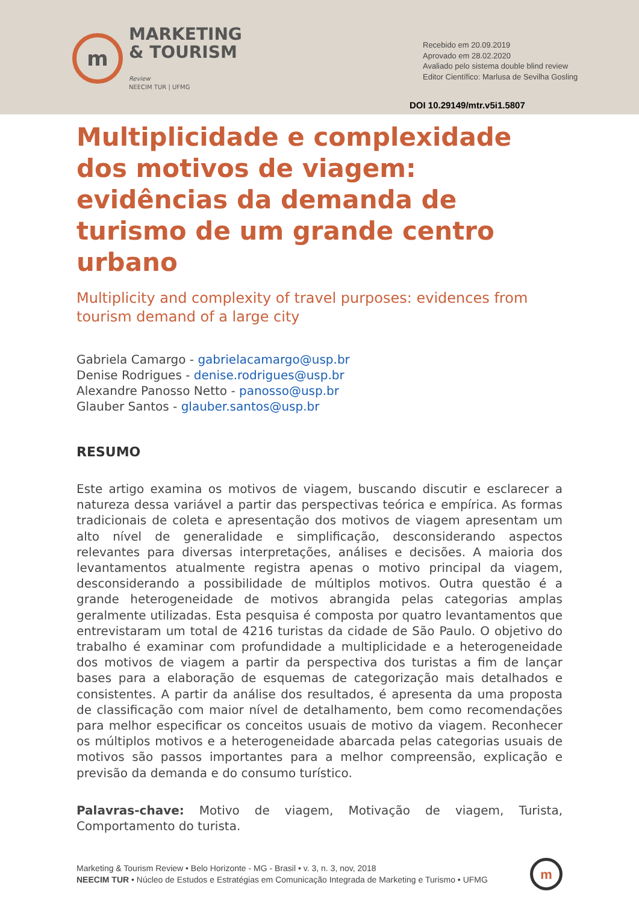m
MARKETING
& TOURISM
Review
NEECIM TUR | UFMG
Recebido em 20.09.2019
Aprovado em 28.02.2020
Avaliado pelo sistema double blind review
Editor Científico: Marlusa de Sevilha Gosling
DOI 10.29149/mtr.v5i1.5807
Multiplicidade e complexidade dos motivos de viagem: evidências da demanda de turismo de um grande centro urbano
Multiplicity and complexity of travel purposes: evidences from tourism demand of a large city
Gabriela Camargo - gabrielacamargo@usp.br
Denise Rodrigues - denise.rodrigues@usp.br
Alexandre Panosso Netto - panosso@usp.br
Glauber Santos - glauber.santos@usp.br
RESUMO
Este artigo examina os motivos de viagem, buscando discutir e esclarecer a natureza dessa variável a partir das perspectivas teórica e empírica. As formas tradicionais de coleta e apresentação dos motivos de viagem apresentam um alto nível de generalidade e simplificação, desconsiderando aspectos relevantes para diversas interpretações, análises e decisões. A maioria dos levantamentos atualmente registra apenas o motivo principal da viagem, desconsiderando a possibilidade de múltiplos motivos. Outra questão é a grande heterogeneidade de motivos abrangida pelas categorias amplas geralmente utilizadas. Esta pesquisa é composta por quatro levantamentos que entrevistaram um total de 4216 turistas da cidade de São Paulo. O objetivo do trabalho é examinar com profundidade a multiplicidade e a heterogeneidade dos motivos de viagem a partir da perspectiva dos turistas a fim de lançar bases para a elaboração de esquemas de categorização mais detalhados e consistentes. A partir da análise dos resultados, é apresenta da uma proposta de classificação com maior nível de detalhamento, bem como recomendações para melhor especificar os conceitos usuais de motivo da viagem. Reconhecer os múltiplos motivos e a heterogeneidade abarcada pelas categorias usuais de motivos são passos importantes para a melhor compreensão, explicação e previsão da demanda e do consumo turístico.
Palavras-chave: Motivo de viagem, Motivação de viagem, Turista, Comportamento do turista.
Marketing & Tourism Review • Belo Horizonte - MG - Brasil • v. 3, n. 3, nov, 2018
NEECIM TUR • Núcleo de Estudos e Estratégias em Comunicação Integrada de Marketing e Turismo • UFMG
m